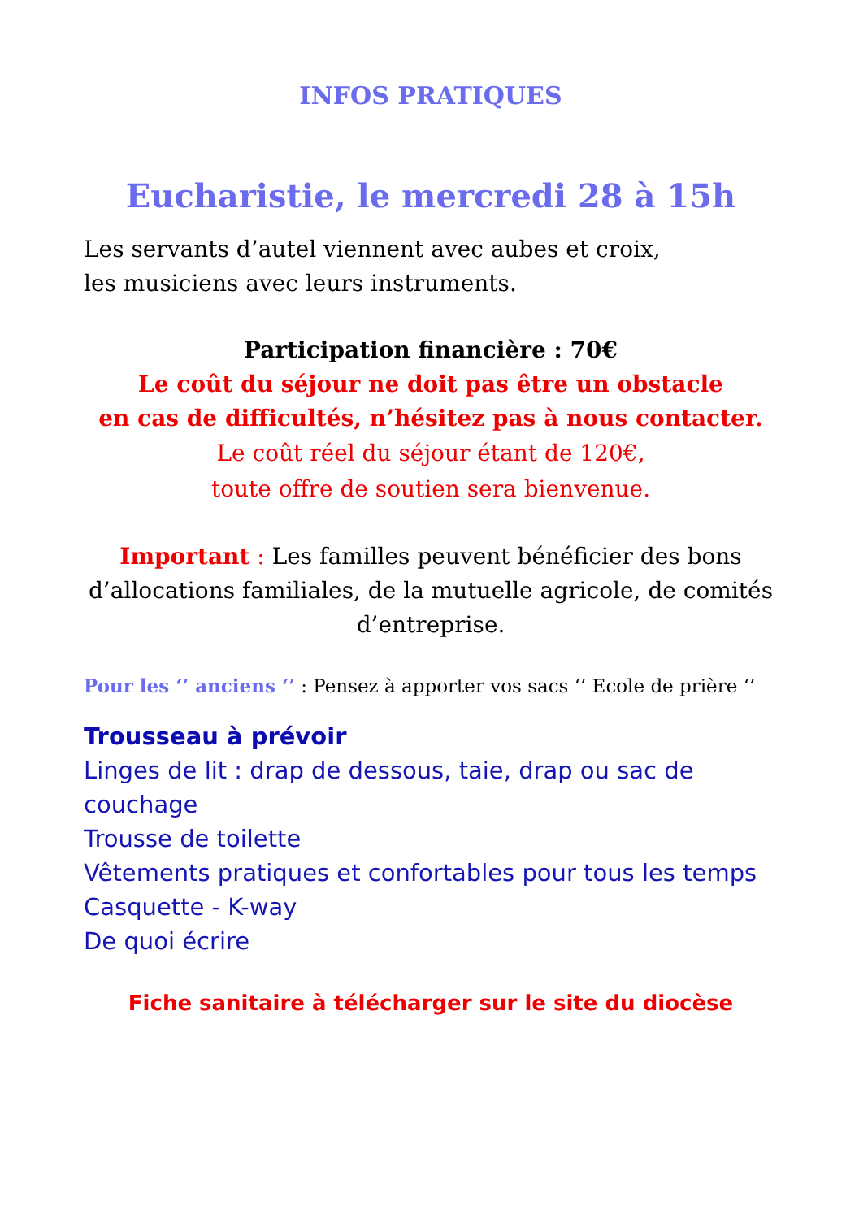INFOS PRATIQUES
Eucharistie, le mercredi 28 à 15h
Les servants d’autel viennent avec aubes et croix,
les musiciens avec leurs instruments.
Participation financière : 70€
Le coût du séjour ne doit pas être un obstacle
en cas de difficultés, n’hésitez pas à nous contacter.
Le coût réel du séjour étant de 120€,
toute offre de soutien sera bienvenue.
Important : Les familles peuvent bénéficier des bons d’allocations familiales, de la mutuelle agricole, de comités d’entreprise.
Pour les ‘’ anciens ‘’ : Pensez à apporter vos sacs ‘’ Ecole de prière ‘’
Trousseau à prévoir
Linges de lit : drap de dessous, taie, drap ou sac de couchage
Trousse de toilette
Vêtements pratiques et confortables pour tous les temps
Casquette - K-way
De quoi écrire
Fiche sanitaire à télécharger sur le site du diocèse